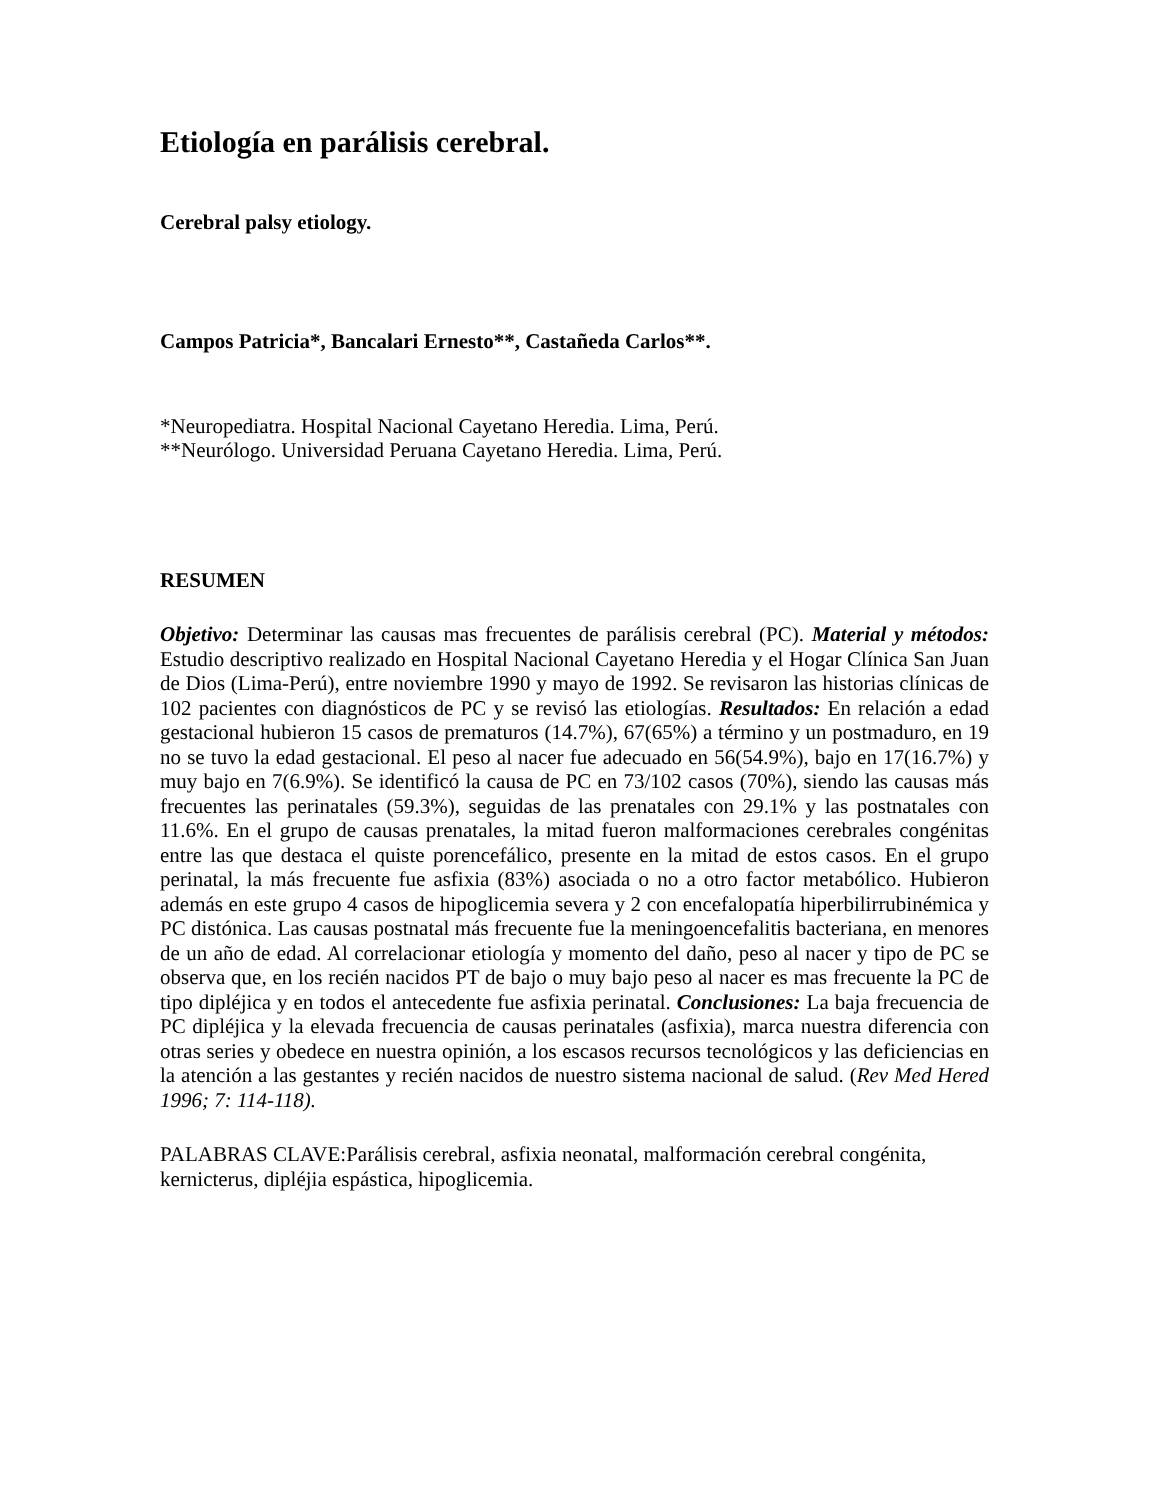Etiología en parálisis cerebral.
Cerebral palsy etiology.
Campos Patricia*, Bancalari Ernesto**, Castañeda Carlos**.
*Neuropediatra. Hospital Nacional Cayetano Heredia. Lima, Perú.
**Neurólogo. Universidad Peruana Cayetano Heredia. Lima, Perú.
RESUMEN
Objetivo: Determinar las causas mas frecuentes de parálisis cerebral (PC). Material y métodos: Estudio descriptivo realizado en Hospital Nacional Cayetano Heredia y el Hogar Clínica San Juan de Dios (Lima-Perú), entre noviembre 1990 y mayo de 1992. Se revisaron las historias clínicas de 102 pacientes con diagnósticos de PC y se revisó las etiologías. Resultados: En relación a edad gestacional hubieron 15 casos de prematuros (14.7%), 67(65%) a término y un postmaduro, en 19 no se tuvo la edad gestacional. El peso al nacer fue adecuado en 56(54.9%), bajo en 17(16.7%) y muy bajo en 7(6.9%). Se identificó la causa de PC en 73/102 casos (70%), siendo las causas más frecuentes las perinatales (59.3%), seguidas de las prenatales con 29.1% y las postnatales con 11.6%. En el grupo de causas prenatales, la mitad fueron malformaciones cerebrales congénitas entre las que destaca el quiste porencefálico, presente en la mitad de estos casos. En el grupo perinatal, la más frecuente fue asfixia (83%) asociada o no a otro factor metabólico. Hubieron además en este grupo 4 casos de hipoglicemia severa y 2 con encefalopatía hiperbilirrubinémica y PC distónica. Las causas postnatal más frecuente fue la meningoencefalitis bacteriana, en menores de un año de edad. Al correlacionar etiología y momento del daño, peso al nacer y tipo de PC se observa que, en los recién nacidos PT de bajo o muy bajo peso al nacer es mas frecuente la PC de tipo dipléjica y en todos el antecedente fue asfixia perinatal. Conclusiones: La baja frecuencia de PC dipléjica y la elevada frecuencia de causas perinatales (asfixia), marca nuestra diferencia con otras series y obedece en nuestra opinión, a los escasos recursos tecnológicos y las deficiencias en la atención a las gestantes y recién nacidos de nuestro sistema nacional de salud. (Rev Med Hered 1996; 7: 114-118).
PALABRAS CLAVE:Parálisis cerebral, asfixia neonatal, malformación cerebral congénita, kernicterus, dipléjia espástica, hipoglicemia.